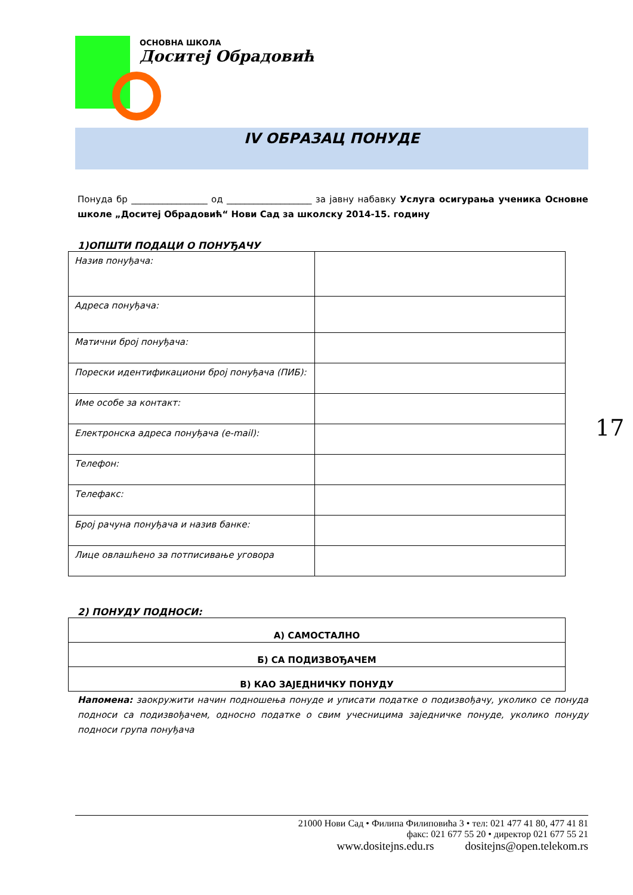ОСНОВНА ШКОЛА
Доситеј Обрадовић
IV ОБРАЗАЦ ПОНУДЕ
Понуда бр _________________ од ___________________ за јавну набавку Услуга осигурања ученика Основне школе „Доситеј Обрадовић“ Нови Сад за школску 2014-15. годину
1)ОПШТИ ПОДАЦИ О ПОНУЂАЧУ
| Назив понуђача: | |
| Адреса понуђача: | |
| Матични број понуђача: | |
| Порески идентификациони број понуђача (ПИБ): | |
| Име особе за контакт: | |
| Електронска адреса понуђача (e-mail): | |
| Телефон: | |
| Телефакс: | |
| Број рачуна понуђача и назив банке: | |
| Лице овлашћено за потписивање уговора | |
2) ПОНУДУ ПОДНОСИ:
| А) САМОСТАЛНО |
| Б) СА ПОДИЗВОЂАЧЕМ |
| В) КАО ЗАЈЕДНИЧКУ ПОНУДУ |
Напомена: заокружити начин подношења понуде и уписати податке о подизвођачу, уколико се понуда подноси са подизвођачем, односно податке о свим учесницима заједничке понуде, уколико понуду подноси група понуђача
17
21000 Нови Сад • Филипа Филиповића 3 • тел: 021 477 41 80, 477 41 81
факс: 021 677 55 20 • директор 021 677 55 21
www.dositejns.edu.rs dositejns@open.telekom.rs